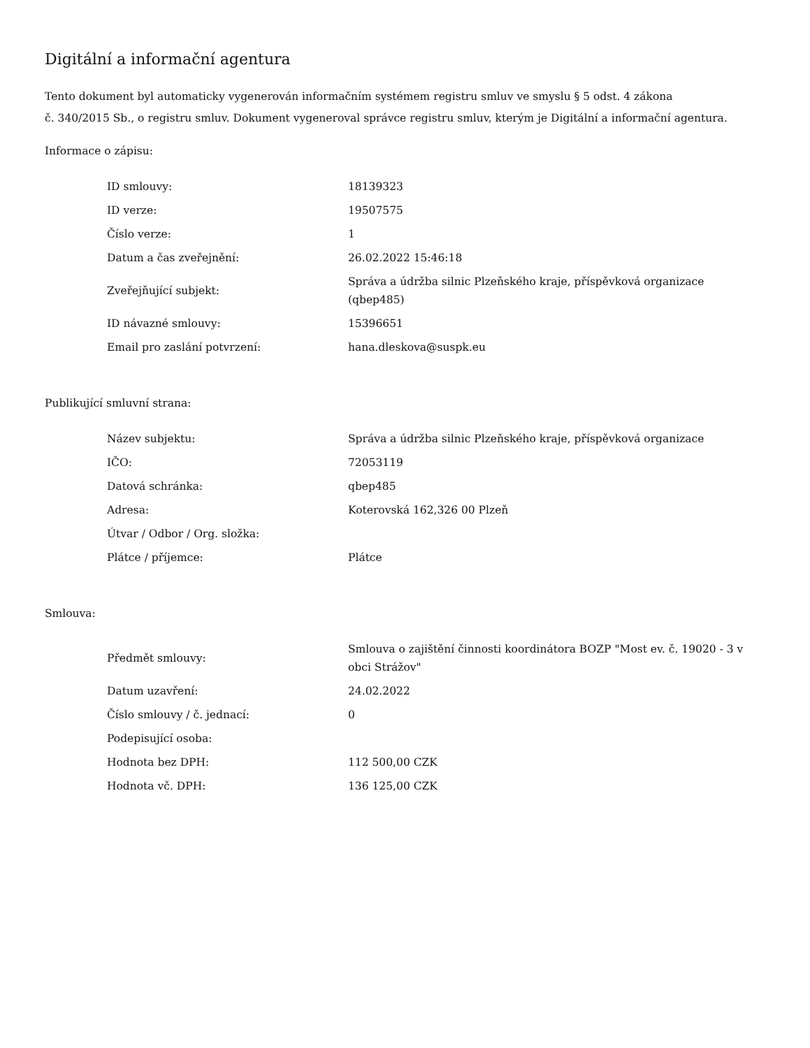Digitální a informační agentura
Tento dokument byl automaticky vygenerován informačním systémem registru smluv ve smyslu § 5 odst. 4 zákona
č. 340/2015 Sb., o registru smluv. Dokument vygeneroval správce registru smluv, kterým je Digitální a informační agentura.
Informace o zápisu:
| ID smlouvy: | 18139323 |
| ID verze: | 19507575 |
| Číslo verze: | 1 |
| Datum a čas zveřejnění: | 26.02.2022 15:46:18 |
| Zveřejňující subjekt: | Správa a údržba silnic Plzeňského kraje, příspěvková organizace (qbep485) |
| ID návazné smlouvy: | 15396651 |
| Email pro zaslání potvrzení: | hana.dleskova@suspk.eu |
Publikující smluvní strana:
| Název subjektu: | Správa a údržba silnic Plzeňského kraje, příspěvková organizace |
| IČO: | 72053119 |
| Datová schránka: | qbep485 |
| Adresa: | Koterovská 162,326 00 Plzeň |
| Útvar / Odbor / Org. složka: | |
| Plátce / příjemce: | Plátce |
Smlouva:
| Předmět smlouvy: | Smlouva o zajištění činnosti koordinátora BOZP "Most ev. č. 19020 - 3 v obci Strážov" |
| Datum uzavření: | 24.02.2022 |
| Číslo smlouvy / č. jednací: | 0 |
| Podepisující osoba: | |
| Hodnota bez DPH: | 112 500,00 CZK |
| Hodnota vč. DPH: | 136 125,00 CZK |